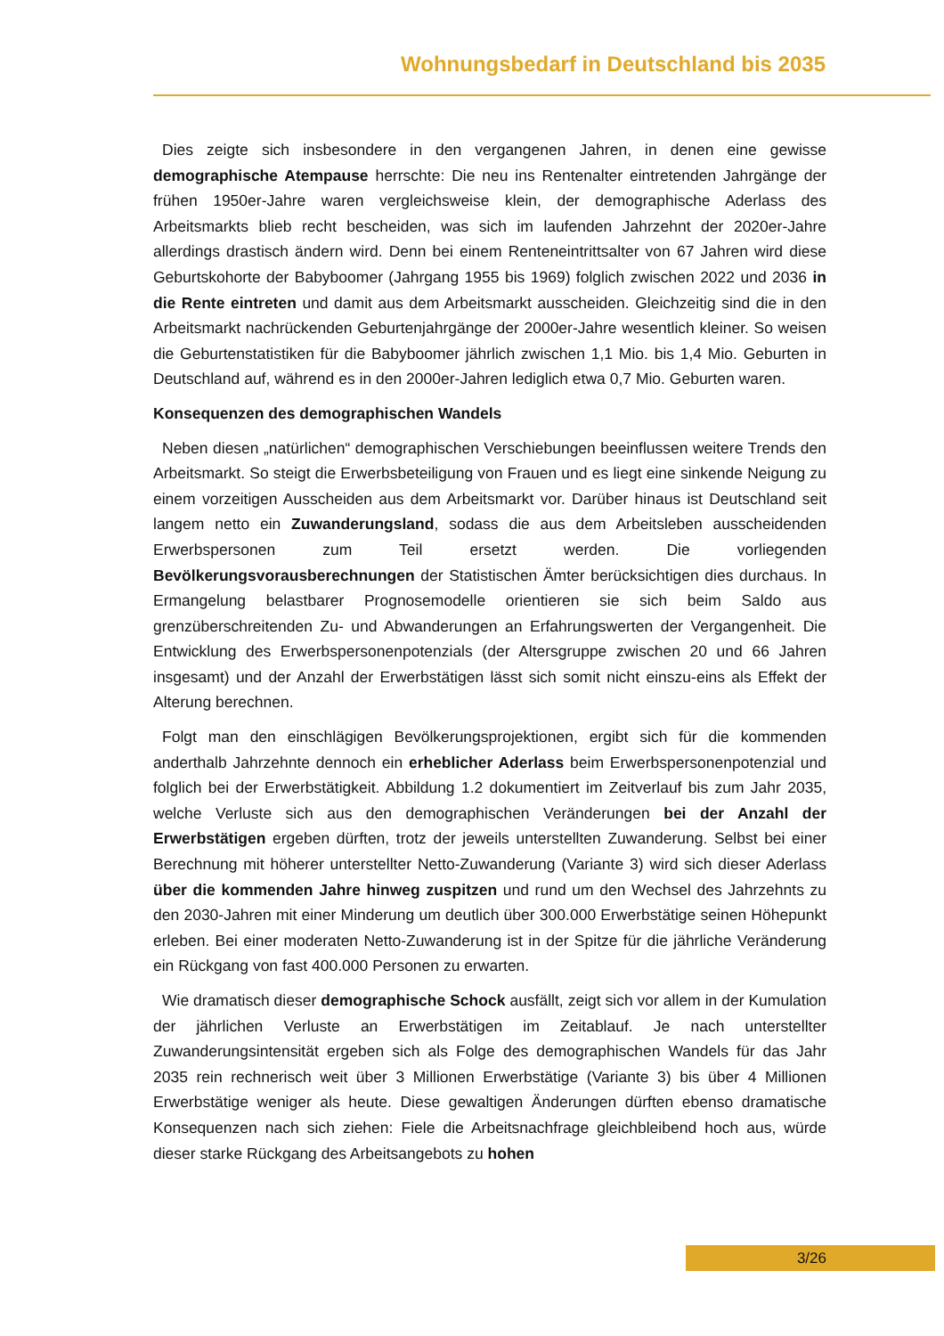Wohnungsbedarf in Deutschland bis 2035
Dies zeigte sich insbesondere in den vergangenen Jahren, in denen eine gewisse demographische Atempause herrschte: Die neu ins Rentenalter eintretenden Jahrgänge der frühen 1950er-Jahre waren vergleichsweise klein, der demographische Aderlass des Arbeitsmarkts blieb recht bescheiden, was sich im laufenden Jahrzehnt der 2020er-Jahre allerdings drastisch ändern wird. Denn bei einem Renteneintrittsalter von 67 Jahren wird diese Geburtskohorte der Babyboomer (Jahrgang 1955 bis 1969) folglich zwischen 2022 und 2036 in die Rente eintreten und damit aus dem Arbeitsmarkt ausscheiden. Gleichzeitig sind die in den Arbeitsmarkt nachrückenden Geburtenjahrgänge der 2000er-Jahre wesentlich kleiner. So weisen die Geburtenstatistiken für die Babyboomer jährlich zwischen 1,1 Mio. bis 1,4 Mio. Geburten in Deutschland auf, während es in den 2000er-Jahren lediglich etwa 0,7 Mio. Geburten waren.
Konsequenzen des demographischen Wandels
Neben diesen „natürlichen“ demographischen Verschiebungen beeinflussen weitere Trends den Arbeitsmarkt. So steigt die Erwerbsbeteiligung von Frauen und es liegt eine sinkende Neigung zu einem vorzeitigen Ausscheiden aus dem Arbeitsmarkt vor. Darüber hinaus ist Deutschland seit langem netto ein Zuwanderungsland, sodass die aus dem Arbeitsleben ausscheidenden Erwerbspersonen zum Teil ersetzt werden. Die vorliegenden Bevölkerungsvorausberechnungen der Statistischen Ämter berücksichtigen dies durchaus. In Ermangelung belastbarer Prognosemodelle orientieren sie sich beim Saldo aus grenzüberschreitenden Zu- und Abwanderungen an Erfahrungswerten der Vergangenheit. Die Entwicklung des Erwerbspersonenpotenzials (der Altersgruppe zwischen 20 und 66 Jahren insgesamt) und der Anzahl der Erwerbstätigen lässt sich somit nicht einszu-eins als Effekt der Alterung berechnen.
Folgt man den einschlägigen Bevölkerungsprojektionen, ergibt sich für die kommenden anderthalb Jahrzehnte dennoch ein erheblicher Aderlass beim Erwerbspersonenpotenzial und folglich bei der Erwerbstätigkeit. Abbildung 1.2 dokumentiert im Zeitverlauf bis zum Jahr 2035, welche Verluste sich aus den demographischen Veränderungen bei der Anzahl der Erwerbstätigen ergeben dürften, trotz der jeweils unterstellten Zuwanderung. Selbst bei einer Berechnung mit höherer unterstellter Netto-Zuwanderung (Variante 3) wird sich dieser Aderlass über die kommenden Jahre hinweg zuspitzen und rund um den Wechsel des Jahrzehnts zu den 2030-Jahren mit einer Minderung um deutlich über 300.000 Erwerbstätige seinen Höhepunkt erleben. Bei einer moderaten Netto-Zuwanderung ist in der Spitze für die jährliche Veränderung ein Rückgang von fast 400.000 Personen zu erwarten.
Wie dramatisch dieser demographische Schock ausfällt, zeigt sich vor allem in der Kumulation der jährlichen Verluste an Erwerbstätigen im Zeitablauf. Je nach unterstellter Zuwanderungsintensität ergeben sich als Folge des demographischen Wandels für das Jahr 2035 rein rechnerisch weit über 3 Millionen Erwerbstätige (Variante 3) bis über 4 Millionen Erwerbstätige weniger als heute. Diese gewaltigen Änderungen dürften ebenso dramatische Konsequenzen nach sich ziehen: Fiele die Arbeitsnachfrage gleichbleibend hoch aus, würde dieser starke Rückgang des Arbeitsangebots zu hohen
3/26